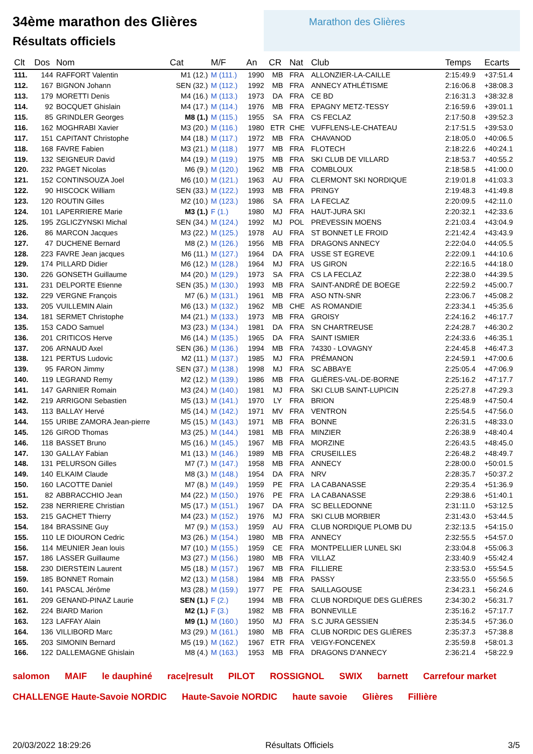34ème marathon des Glières
Résultats officiels
Marathon des Glières
| Clt | Dos | Nom | Cat | M/F | An | CR | Nat | Club | Temps | Ecarts |
| --- | --- | --- | --- | --- | --- | --- | --- | --- | --- | --- |
| 111. | 144 | RAFFORT Valentin | M1 (12.) | M (111.) | 1990 | MB | FRA | ALLONZIER-LA-CAILLE | 2:15:49.9 | +37:51.4 |
| 112. | 167 | BIGNON Johann | SEN (32.) | M (112.) | 1992 | MB | FRA | ANNECY ATHLÉTISME | 2:16:06.8 | +38:08.3 |
| 113. | 179 | MORETTI Denis | M4 (16.) | M (113.) | 1973 | DA | FRA | CE BD | 2:16:31.3 | +38:32.8 |
| 114. | 92 | BOCQUET Ghislain | M4 (17.) | M (114.) | 1976 | MB | FRA | EPAGNY METZ-TESSY | 2:16:59.6 | +39:01.1 |
| 115. | 85 | GRINDLER Georges | M8 (1.) | M (115.) | 1955 | SA | FRA | CS FECLAZ | 2:17:50.8 | +39:52.3 |
| 116. | 162 | MOGHRABI Xavier | M3 (20.) | M (116.) | 1980 | ETR | CHE | VUFFLENS-LE-CHATEAU | 2:17:51.5 | +39:53.0 |
| 117. | 151 | CAPITANT Christophe | M4 (18.) | M (117.) | 1972 | MB | FRA | CHAVANOD | 2:18:05.0 | +40:06.5 |
| 118. | 168 | FAVRE Fabien | M3 (21.) | M (118.) | 1977 | MB | FRA | FLOTECH | 2:18:22.6 | +40:24.1 |
| 119. | 132 | SEIGNEUR David | M4 (19.) | M (119.) | 1975 | MB | FRA | SKI CLUB DE VILLARD | 2:18:53.7 | +40:55.2 |
| 120. | 232 | PAGET Nicolas | M6 (9.) | M (120.) | 1962 | MB | FRA | COMBLOUX | 2:18:58.5 | +41:00.0 |
| 121. | 152 | CONTINSOUZA Joel | M6 (10.) | M (121.) | 1963 | AU | FRA | CLERMONT SKI NORDIQUE | 2:19:01.8 | +41:03.3 |
| 122. | 90 | HISCOCK William | SEN (33.) | M (122.) | 1993 | MB | FRA | PRINGY | 2:19:48.3 | +41:49.8 |
| 123. | 120 | ROUTIN Gilles | M2 (10.) | M (123.) | 1986 | SA | FRA | LA FECLAZ | 2:20:09.5 | +42:11.0 |
| 124. | 101 | LAPERRIERE Marie | M3 (1.) | F (1.) | 1980 | MJ | FRA | HAUT-JURA SKI | 2:20:32.1 | +42:33.6 |
| 125. | 195 | ZGLICZYNSKI Michal | SEN (34.) | M (124.) | 1992 | MJ | POL | PREVESSIN MOENS | 2:21:03.4 | +43:04.9 |
| 126. | 86 | MARCON Jacques | M3 (22.) | M (125.) | 1978 | AU | FRA | ST BONNET LE FROID | 2:21:42.4 | +43:43.9 |
| 127. | 47 | DUCHENE Bernard | M8 (2.) | M (126.) | 1956 | MB | FRA | DRAGONS ANNECY | 2:22:04.0 | +44:05.5 |
| 128. | 223 | FAVRE Jean jacques | M6 (11.) | M (127.) | 1964 | DA | FRA | USSE ST EGREVE | 2:22:09.1 | +44:10.6 |
| 129. | 174 | PILLARD Didier | M6 (12.) | M (128.) | 1964 | MJ | FRA | US GIRON | 2:22:16.5 | +44:18.0 |
| 130. | 226 | GONSETH Guillaume | M4 (20.) | M (129.) | 1973 | SA | FRA | CS LA FECLAZ | 2:22:38.0 | +44:39.5 |
| 131. | 231 | DELPORTE Etienne | SEN (35.) | M (130.) | 1993 | MB | FRA | SAINT-ANDRÉ DE BOEGE | 2:22:59.2 | +45:00.7 |
| 132. | 229 | VERGNE François | M7 (6.) | M (131.) | 1961 | MB | FRA | ASO NTN-SNR | 2:23:06.7 | +45:08.2 |
| 133. | 205 | VUILLEMIN Alain | M6 (13.) | M (132.) | 1962 | MB | CHE | AS ROMANDIE | 2:23:34.1 | +45:35.6 |
| 134. | 181 | SERMET Christophe | M4 (21.) | M (133.) | 1973 | MB | FRA | GROISY | 2:24:16.2 | +46:17.7 |
| 135. | 153 | CADO Samuel | M3 (23.) | M (134.) | 1981 | DA | FRA | SN CHARTREUSE | 2:24:28.7 | +46:30.2 |
| 136. | 201 | CRITICOS Herve | M6 (14.) | M (135.) | 1965 | DA | FRA | SAINT ISMIER | 2:24:33.6 | +46:35.1 |
| 137. | 206 | ARNAUD Axel | SEN (36.) | M (136.) | 1994 | MB | FRA | 74330 - LOVAGNY | 2:24:45.8 | +46:47.3 |
| 138. | 121 | PERTUS Ludovic | M2 (11.) | M (137.) | 1985 | MJ | FRA | PRÉMANON | 2:24:59.1 | +47:00.6 |
| 139. | 95 | FARON Jimmy | SEN (37.) | M (138.) | 1998 | MJ | FRA | SC ABBAYE | 2:25:05.4 | +47:06.9 |
| 140. | 119 | LEGRAND Remy | M2 (12.) | M (139.) | 1986 | MB | FRA | GLIÈRES-VAL-DE-BORNE | 2:25:16.2 | +47:17.7 |
| 141. | 147 | GARNIER Romain | M3 (24.) | M (140.) | 1981 | MJ | FRA | SKI CLUB SAINT-LUPICIN | 2:25:27.8 | +47:29.3 |
| 142. | 219 | ARRIGONI Sebastien | M5 (13.) | M (141.) | 1970 | LY | FRA | BRION | 2:25:48.9 | +47:50.4 |
| 143. | 113 | BALLAY Hervé | M5 (14.) | M (142.) | 1971 | MV | FRA | VENTRON | 2:25:54.5 | +47:56.0 |
| 144. | 155 | URIBE ZAMORA Jean-pierre | M5 (15.) | M (143.) | 1971 | MB | FRA | BONNE | 2:26:31.5 | +48:33.0 |
| 145. | 126 | GIROD Thomas | M3 (25.) | M (144.) | 1981 | MB | FRA | MINZIER | 2:26:38.9 | +48:40.4 |
| 146. | 118 | BASSET Bruno | M5 (16.) | M (145.) | 1967 | MB | FRA | MORZINE | 2:26:43.5 | +48:45.0 |
| 147. | 130 | GALLAY Fabian | M1 (13.) | M (146.) | 1989 | MB | FRA | CRUSEILLES | 2:26:48.2 | +48:49.7 |
| 148. | 131 | PELURSON Gilles | M7 (7.) | M (147.) | 1958 | MB | FRA | ANNECY | 2:28:00.0 | +50:01.5 |
| 149. | 140 | ELKAIM Claude | M8 (3.) | M (148.) | 1954 | DA | FRA | NRV | 2:28:35.7 | +50:37.2 |
| 150. | 160 | LACOTTE Daniel | M7 (8.) | M (149.) | 1959 | PE | FRA | LA CABANASSE | 2:29:35.4 | +51:36.9 |
| 151. | 82 | ABBRACCHIO Jean | M4 (22.) | M (150.) | 1976 | PE | FRA | LA CABANASSE | 2:29:38.6 | +51:40.1 |
| 152. | 238 | NERRIERE Christian | M5 (17.) | M (151.) | 1967 | DA | FRA | SC BELLEDONNE | 2:31:11.0 | +53:12.5 |
| 153. | 215 | GACHET Thierry | M4 (23.) | M (152.) | 1976 | MJ | FRA | SKI CLUB MORBIER | 2:31:43.0 | +53:44.5 |
| 154. | 184 | BRASSINE Guy | M7 (9.) | M (153.) | 1959 | AU | FRA | CLUB NORDIQUE PLOMB DU | 2:32:13.5 | +54:15.0 |
| 155. | 110 | LE DIOURON Cedric | M3 (26.) | M (154.) | 1980 | MB | FRA | ANNECY | 2:32:55.5 | +54:57.0 |
| 156. | 114 | MEUNIER Jean louis | M7 (10.) | M (155.) | 1959 | CE | FRA | MONTPELLIER LUNEL SKI | 2:33:04.8 | +55:06.3 |
| 157. | 186 | LASSER Guillaume | M3 (27.) | M (156.) | 1980 | MB | FRA | VILLAZ | 2:33:40.9 | +55:42.4 |
| 158. | 230 | DIERSTEIN Laurent | M5 (18.) | M (157.) | 1967 | MB | FRA | FILLIERE | 2:33:53.0 | +55:54.5 |
| 159. | 185 | BONNET Romain | M2 (13.) | M (158.) | 1984 | MB | FRA | PASSY | 2:33:55.0 | +55:56.5 |
| 160. | 141 | PASCAL Jérôme | M3 (28.) | M (159.) | 1977 | PE | FRA | SAILLAGOUSE | 2:34:23.1 | +56:24.6 |
| 161. | 209 | GENAND-PINAZ Laurie | SEN (1.) | F (2.) | 1994 | MB | FRA | CLUB NORDIQUE DES GLIÈRES | 2:34:30.2 | +56:31.7 |
| 162. | 224 | BIARD Marion | M2 (1.) | F (3.) | 1982 | MB | FRA | BONNEVILLE | 2:35:16.2 | +57:17.7 |
| 163. | 123 | LAFFAY Alain | M9 (1.) | M (160.) | 1950 | MJ | FRA | S.C JURA GESSIEN | 2:35:34.5 | +57:36.0 |
| 164. | 136 | VILLIBORD Marc | M3 (29.) | M (161.) | 1980 | MB | FRA | CLUB NORDIC DES GLIÈRES | 2:35:37.3 | +57:38.8 |
| 165. | 203 | SIMONIN Bernard | M5 (19.) | M (162.) | 1967 | ETR | FRA | VEIGY-FONCENEX | 2:35:59.8 | +58:01.3 |
| 166. | 122 | DALLEMAGNE Ghislain | M8 (4.) | M (163.) | 1953 | MB | FRA | DRAGONS D'ANNECY | 2:36:21.4 | +58:22.9 |
salomon MAIF le dauphiné race|result PILOT ROSSIGNOL SWIX barnett Carrefour market CHALLENGE Haute-Savoie NORDIC Haute-Savoie NORDIC haute savoie Glières Fillière
20/03/2022 18:29:26 Résultats Officiels 3/5